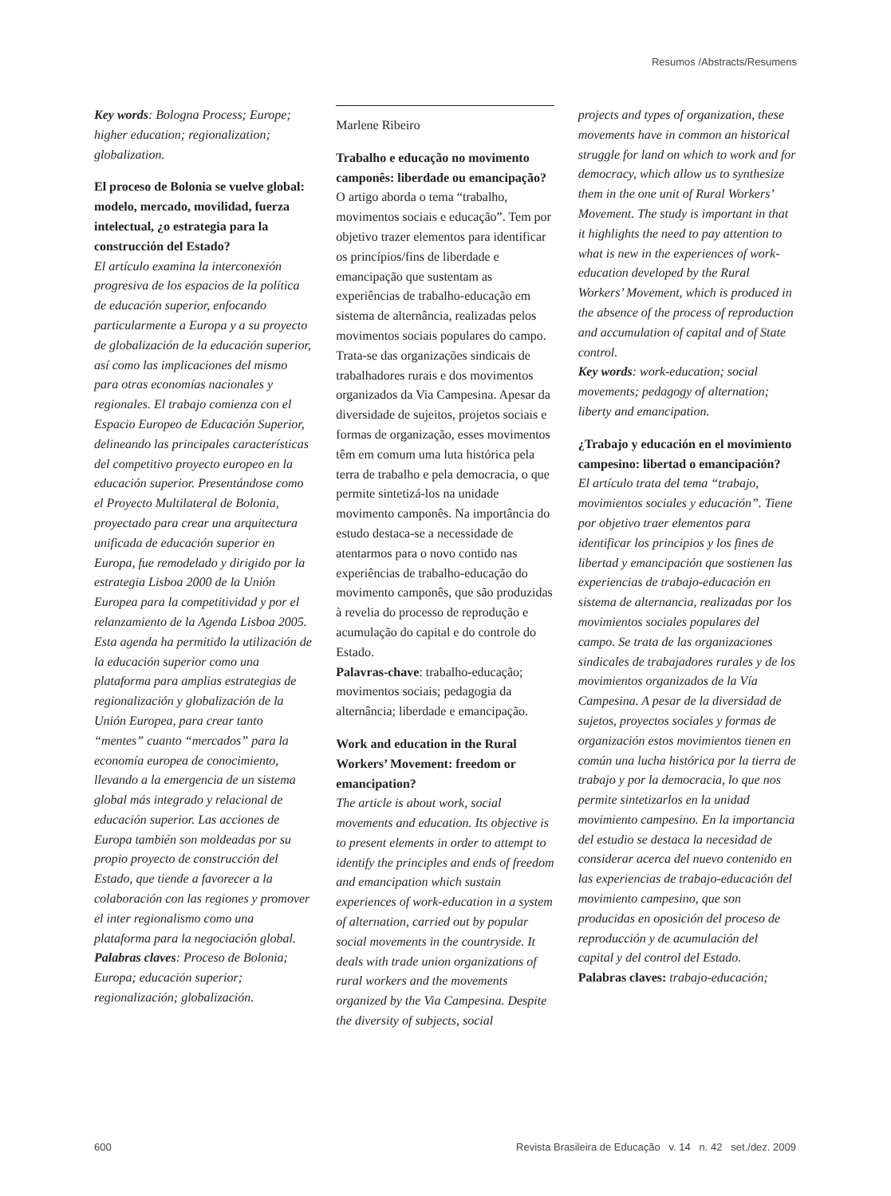Resumos /Abstracts/Resumens
Key words: Bologna Process; Europe; higher education; regionalization; globalization.
El proceso de Bolonia se vuelve global: modelo, mercado, movilidad, fuerza intelectual, ¿o estrategia para la construcción del Estado?
El artículo examina la interconexión progresiva de los espacios de la política de educación superior, enfocando particularmente a Europa y a su proyecto de globalización de la educación superior, así como las implicaciones del mismo para otras economías nacionales y regionales. El trabajo comienza con el Espacio Europeo de Educación Superior, delineando las principales características del competitivo proyecto europeo en la educación superior. Presentándose como el Proyecto Multilateral de Bolonia, proyectado para crear una arquitectura unificada de educación superior en Europa, fue remodelado y dirigido por la estrategia Lisboa 2000 de la Unión Europea para la competitividad y por el relanzamiento de la Agenda Lisboa 2005. Esta agenda ha permitido la utilización de la educación superior como una plataforma para amplias estrategias de regionalización y globalización de la Unión Europea, para crear tanto “mentes” cuanto “mercados” para la economía europea de conocimiento, llevando a la emergencia de un sistema global más integrado y relacional de educación superior. Las acciones de Europa también son moldeadas por su propio proyecto de construcción del Estado, que tiende a favorecer a la colaboración con las regiones y promover el inter regionalismo como una plataforma para la negociación global.
Palabras claves: Proceso de Bolonia; Europa; educación superior; regionalización; globalización.
Marlene Ribeiro
Trabalho e educação no movimento camponês: liberdade ou emancipação?
O artigo aborda o tema “trabalho, movimentos sociais e educação”. Tem por objetivo trazer elementos para identificar os princípios/fins de liberdade e emancipação que sustentam as experiências de trabalho-educação em sistema de alternância, realizadas pelos movimentos sociais populares do campo. Trata-se das organizações sindicais de trabalhadores rurais e dos movimentos organizados da Via Campesina. Apesar da diversidade de sujeitos, projetos sociais e formas de organização, esses movimentos têm em comum uma luta histórica pela terra de trabalho e pela democracia, o que permite sintetizá-los na unidade movimento camponês. Na importância do estudo destaca-se a necessidade de atentarmos para o novo contido nas experiências de trabalho-educação do movimento camponês, que são produzidas à revelia do processo de reprodução e acumulação do capital e do controle do Estado.
Palavras-chave: trabalho-educação; movimentos sociais; pedagogia da alternância; liberdade e emancipação.
Work and education in the Rural Workers’ Movement: freedom or emancipation?
The article is about work, social movements and education. Its objective is to present elements in order to attempt to identify the principles and ends of freedom and emancipation which sustain experiences of work-education in a system of alternation, carried out by popular social movements in the countryside. It deals with trade union organizations of rural workers and the movements organized by the Via Campesina. Despite the diversity of subjects, social
projects and types of organization, these movements have in common an historical struggle for land on which to work and for democracy, which allow us to synthesize them in the one unit of Rural Workers’ Movement. The study is important in that it highlights the need to pay attention to what is new in the experiences of work-education developed by the Rural Workers’ Movement, which is produced in the absence of the process of reproduction and accumulation of capital and of State control.
Key words: work-education; social movements; pedagogy of alternation; liberty and emancipation.
¿Trabajo y educación en el movimiento campesino: libertad o emancipación?
El artículo trata del tema “trabajo, movimientos sociales y educación”. Tiene por objetivo traer elementos para identificar los principios y los fines de libertad y emancipación que sostienen las experiencias de trabajo-educación en sistema de alternancia, realizadas por los movimientos sociales populares del campo. Se trata de las organizaciones sindicales de trabajadores rurales y de los movimientos organizados de la Vía Campesina. A pesar de la diversidad de sujetos, proyectos sociales y formas de organización estos movimientos tienen en común una lucha histórica por la tierra de trabajo y por la democracia, lo que nos permite sintetizarlos en la unidad movimiento campesino. En la importancia del estudio se destaca la necesidad de considerar acerca del nuevo contenido en las experiencias de trabajo-educación del movimiento campesino, que son producidas en oposición del proceso de reproducción y de acumulación del capital y del control del Estado.
Palabras claves: trabajo-educación;
600 Revista Brasileira de Educação v. 14 n. 42 set./dez. 2009